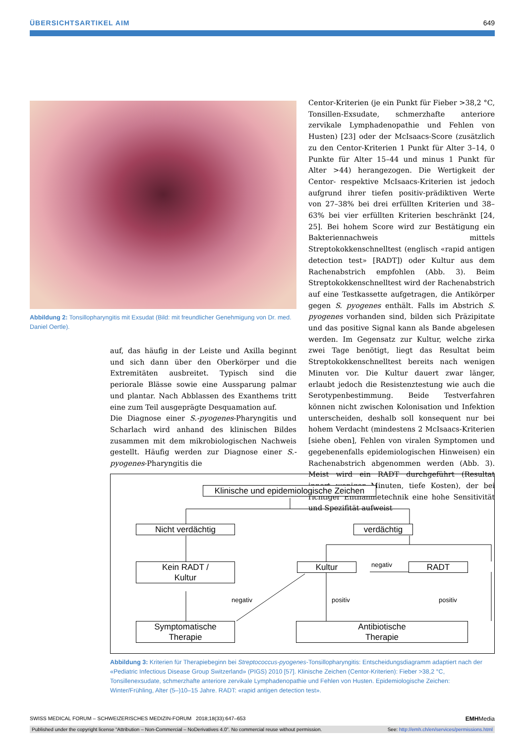ÜBERSICHTSARTIKEL AIM 649
Abbildung 2: Tonsillopharyngitis mit Exsudat (Bild: mit freundlicher Genehmigung von Dr. med. Daniel Oertle).
auf, das häufig in der Leiste und Axilla beginnt und sich dann über den Oberkörper und die Extremitäten ausbreitet. Typisch sind die periorale Blässe sowie eine Aussparung palmar und plantar. Nach Abblassen des Exanthems tritt eine zum Teil ausgeprägte Desquamation auf.
Die Diagnose einer S.-pyogenes-Pharyngitis und Scharlach wird anhand des klinischen Bildes zusammen mit dem mikrobiologischen Nachweis gestellt. Häufig werden zur Diagnose einer S.-pyogenes-Pharyngitis die
Centor-Kriterien (je ein Punkt für Fieber >38,2 °C, Tonsillen-Exsudate, schmerzhafte anteriore zervikale Lymphadenopathie und Fehlen von Husten) [23] oder der McIsaacs-Score (zusätzlich zu den Centor-Kriterien 1 Punkt für Alter 3–14, 0 Punkte für Alter 15–44 und minus 1 Punkt für Alter >44) herangezogen. Die Wertigkeit der Centor- respektive McIsaacs-Kriterien ist jedoch aufgrund ihrer tiefen positiv-prädiktiven Werte von 27–38% bei drei erfüllten Kriterien und 38–63% bei vier erfüllten Kriterien beschränkt [24, 25]. Bei hohem Score wird zur Bestätigung ein Bakteriennachweis mittels Streptokokkenschnelltest (englisch «rapid antigen detection test» [RADT]) oder Kultur aus dem Rachenabstrich empfohlen (Abb. 3). Beim Streptokokkenschnelltest wird der Rachenabstrich auf eine Testkassette aufgetragen, die Antikörper gegen S. pyogenes enthält. Falls im Abstrich S. pyogenes vorhanden sind, bilden sich Präzipitate und das positive Signal kann als Bande abgelesen werden. Im Gegensatz zur Kultur, welche zirka zwei Tage benötigt, liegt das Resultat beim Streptokokkenschnelltest bereits nach wenigen Minuten vor. Die Kultur dauert zwar länger, erlaubt jedoch die Resistenztestung wie auch die Serotypenbestimmung. Beide Testverfahren können nicht zwischen Kolonisation und Infektion unterscheiden, deshalb soll konsequent nur bei hohem Verdacht (mindestens 2 McIsaacs-Kriterien [siehe oben], Fehlen von viralen Symptomen und gegebenenfalls epidemiologischen Hinweisen) ein Rachenabstrich abgenommen werden (Abb. 3). Meist wird ein RADT durchgeführt (Resultat innert weniger Minuten, tiefe Kosten), der bei richtiger Entnahmetechnik eine hohe Sensitivität und Spezifität aufweist
Klinische und epidemiologische Zeichen
Nicht verdächtig verdächtig
Kein RADT /
Kultur
Kultur negativ RADT
negativ positiv positiv
Symptomatische
Therapie
Antibiotische
Therapie
Abbildung 3: Kriterien für Therapiebeginn bei Streptococcus-pyogenes-Tonsillopharyngitis: Entscheidungsdiagramm adaptiert nach der «Pediatric Infectious Disease Group Switzerland» (PIGS) 2010 [57]. Klinische Zeichen (Centor-Kriterien): Fieber >38,2 °C, Tonsillenexsudate, schmerzhafte anteriore zervikale Lymphadenopathie und Fehlen von Husten. Epidemiologische Zeichen: Winter/Frühling, Alter (5–)10–15 Jahre. RADT: «rapid antigen detection test».
SWISS MEDICAL FORUM – SCHWEIZERISCHES MEDIZIN-FORUM 2018;18(33):647–653 EMHMedia
Published under the copyright license “Attribution – Non-Commercial – NoDerivatives 4.0”. No commercial reuse without permission. See: http://emh.ch/en/services/permissions.html